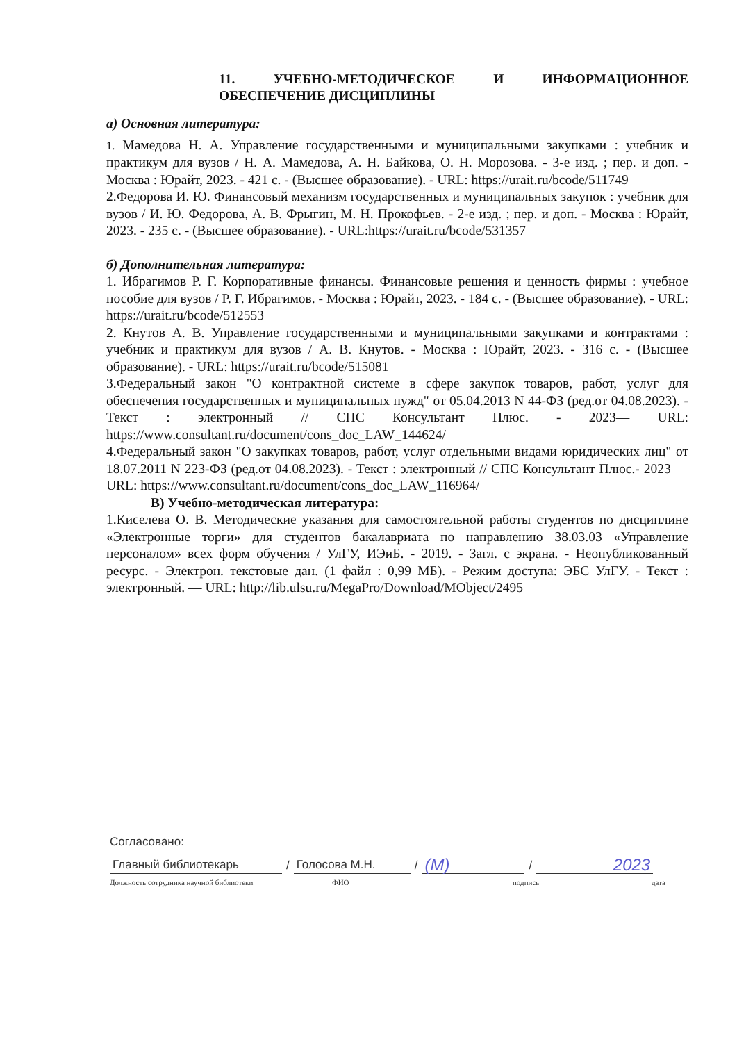11. УЧЕБНО-МЕТОДИЧЕСКОЕ И ИНФОРМАЦИОННОЕ ОБЕСПЕЧЕНИЕ ДИСЦИПЛИНЫ
а) Основная литература:
1. Мамедова Н. А. Управление государственными и муниципальными закупками : учебник и практикум для вузов / Н. А. Мамедова, А. Н. Байкова, О. Н. Морозова. - 3-е изд. ; пер. и доп. - Москва : Юрайт, 2023. - 421 с. - (Высшее образование). - URL: https://urait.ru/bcode/511749
2.Федорова И. Ю. Финансовый механизм государственных и муниципальных закупок : учебник для вузов / И. Ю. Федорова, А. В. Фрыгин, М. Н. Прокофьев. - 2-е изд. ; пер. и доп. - Москва : Юрайт, 2023. - 235 с. - (Высшее образование). - URL:https://urait.ru/bcode/531357
б) Дополнительная литература:
1. Ибрагимов Р. Г. Корпоративные финансы. Финансовые решения и ценность фирмы : учебное пособие для вузов / Р. Г. Ибрагимов. - Москва : Юрайт, 2023. - 184 с. - (Высшее образование). - URL: https://urait.ru/bcode/512553
2. Кнутов А. В. Управление государственными и муниципальными закупками и контрактами : учебник и практикум для вузов / А. В. Кнутов. - Москва : Юрайт, 2023. - 316 с. - (Высшее образование). - URL: https://urait.ru/bcode/515081
3.Федеральный закон "О контрактной системе в сфере закупок товаров, работ, услуг для обеспечения государственных и муниципальных нужд" от 05.04.2013 N 44-ФЗ (ред.от 04.08.2023). - Текст : электронный // СПС Консультант Плюс. - 2023— URL: https://www.consultant.ru/document/cons_doc_LAW_144624/
4.Федеральный закон "О закупках товаров, работ, услуг отдельными видами юридических лиц" от 18.07.2011 N 223-ФЗ (ред.от 04.08.2023). - Текст : электронный // СПС Консультант Плюс.- 2023 — URL: https://www.consultant.ru/document/cons_doc_LAW_116964/
В) Учебно-методическая литература:
1.Киселева О. В. Методические указания для самостоятельной работы студентов по дисциплине «Электронные торги» для студентов бакалавриата по направлению 38.03.03 «Управление персоналом» всех форм обучения / УлГУ, ИЭиБ. - 2019. - Загл. с экрана. - Неопубликованный ресурс. - Электрон. текстовые дан. (1 файл : 0,99 МБ). - Режим доступа: ЭБС УлГУ. - Текст : электронный. — URL: http://lib.ulsu.ru/MegaPro/Download/MObject/2495
Согласовано:
Главный библиотекарь / Голосова М.Н. / (М) / 2023
Должность сотрудника научной библиотеки ФИО подпись дата